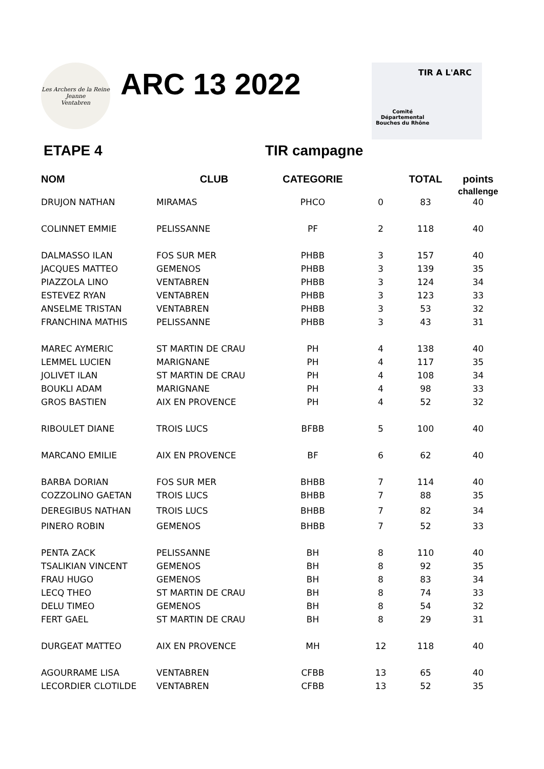Les Archers de la Reine Jeanne
Ventabren
ARC 13 2022
TIR A L'ARC
Comité
Départemental
Bouches du Rhône
ETAPE 4 TIR campagne
| NOM | CLUB | CATEGORIE | | TOTAL | points challenge |
| --- | --- | --- | --- | --- | --- |
| DRUJON NATHAN | MIRAMAS | PHCO | 0 | 83 | 40 |
| COLINNET EMMIE | PELISSANNE | PF | 2 | 118 | 40 |
| DALMASSO ILAN | FOS SUR MER | PHBB | 3 | 157 | 40 |
| JACQUES MATTEO | GEMENOS | PHBB | 3 | 139 | 35 |
| PIAZZOLA LINO | VENTABREN | PHBB | 3 | 124 | 34 |
| ESTEVEZ RYAN | VENTABREN | PHBB | 3 | 123 | 33 |
| ANSELME TRISTAN | VENTABREN | PHBB | 3 | 53 | 32 |
| FRANCHINA MATHIS | PELISSANNE | PHBB | 3 | 43 | 31 |
| MAREC AYMERIC | ST MARTIN DE CRAU | PH | 4 | 138 | 40 |
| LEMMEL LUCIEN | MARIGNANE | PH | 4 | 117 | 35 |
| JOLIVET ILAN | ST MARTIN DE CRAU | PH | 4 | 108 | 34 |
| BOUKLI ADAM | MARIGNANE | PH | 4 | 98 | 33 |
| GROS BASTIEN | AIX EN PROVENCE | PH | 4 | 52 | 32 |
| RIBOULET DIANE | TROIS LUCS | BFBB | 5 | 100 | 40 |
| MARCANO EMILIE | AIX EN PROVENCE | BF | 6 | 62 | 40 |
| BARBA DORIAN | FOS SUR MER | BHBB | 7 | 114 | 40 |
| COZZOLINO GAETAN | TROIS LUCS | BHBB | 7 | 88 | 35 |
| DEREGIBUS NATHAN | TROIS LUCS | BHBB | 7 | 82 | 34 |
| PINERO ROBIN | GEMENOS | BHBB | 7 | 52 | 33 |
| PENTA ZACK | PELISSANNE | BH | 8 | 110 | 40 |
| TSALIKIAN VINCENT | GEMENOS | BH | 8 | 92 | 35 |
| FRAU HUGO | GEMENOS | BH | 8 | 83 | 34 |
| LECQ THEO | ST MARTIN DE CRAU | BH | 8 | 74 | 33 |
| DELU TIMEO | GEMENOS | BH | 8 | 54 | 32 |
| FERT GAEL | ST MARTIN DE CRAU | BH | 8 | 29 | 31 |
| DURGEAT MATTEO | AIX EN PROVENCE | MH | 12 | 118 | 40 |
| AGOURRAME LISA | VENTABREN | CFBB | 13 | 65 | 40 |
| LECORDIER CLOTILDE | VENTABREN | CFBB | 13 | 52 | 35 |